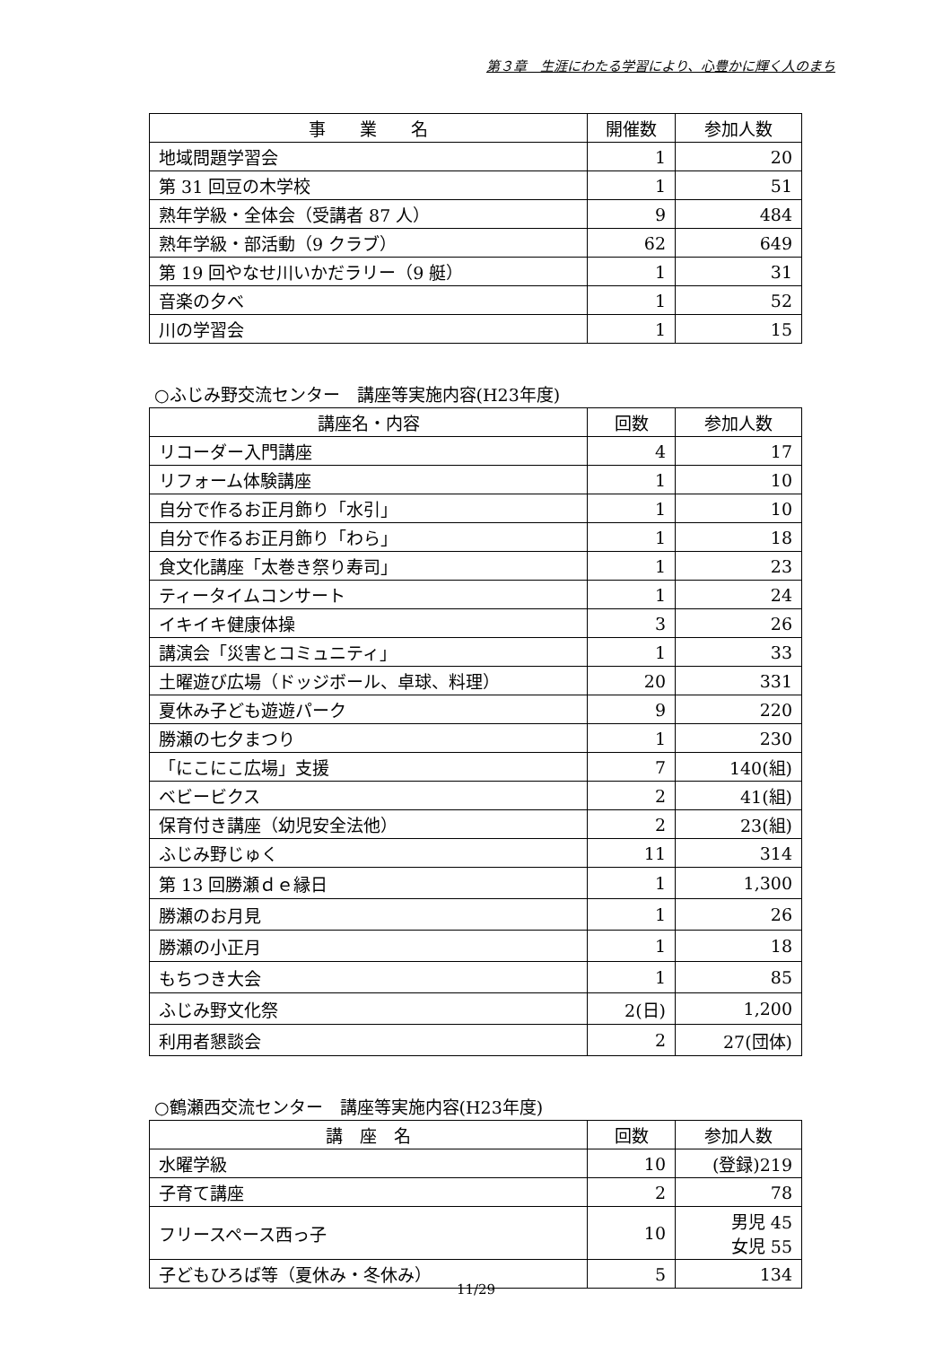第３章　生涯にわたる学習により、心豊かに輝く人のまち
| 事 業 名 | 開催数 | 参加人数 |
| --- | --- | --- |
| 地域問題学習会 | 1 | 20 |
| 第 31 回豆の木学校 | 1 | 51 |
| 熟年学級・全体会（受講者 87 人） | 9 | 484 |
| 熟年学級・部活動（9 クラブ） | 62 | 649 |
| 第 19 回やなせ川いかだラリー（9 艇） | 1 | 31 |
| 音楽の夕べ | 1 | 52 |
| 川の学習会 | 1 | 15 |
○ふじみ野交流センター　講座等実施内容(H23年度)
| 講座名・内容 | 回数 | 参加人数 |
| --- | --- | --- |
| リコーダー入門講座 | 4 | 17 |
| リフォーム体験講座 | 1 | 10 |
| 自分で作るお正月飾り「水引」 | 1 | 10 |
| 自分で作るお正月飾り「わら」 | 1 | 18 |
| 食文化講座「太巻き祭り寿司」 | 1 | 23 |
| ティータイムコンサート | 1 | 24 |
| イキイキ健康体操 | 3 | 26 |
| 講演会「災害とコミュニティ」 | 1 | 33 |
| 土曜遊び広場（ドッジボール、卓球、料理） | 20 | 331 |
| 夏休み子ども遊遊パーク | 9 | 220 |
| 勝瀬の七夕まつり | 1 | 230 |
| 「にこにこ広場」支援 | 7 | 140(組) |
| ベビービクス | 2 | 41(組) |
| 保育付き講座（幼児安全法他） | 2 | 23(組) |
| ふじみ野じゅく | 11 | 314 |
| 第 13 回勝瀬ｄｅ縁日 | 1 | 1,300 |
| 勝瀬のお月見 | 1 | 26 |
| 勝瀬の小正月 | 1 | 18 |
| もちつき大会 | 1 | 85 |
| ふじみ野文化祭 | 2(日) | 1,200 |
| 利用者懇談会 | 2 | 27(団体) |
○鶴瀬西交流センター　講座等実施内容(H23年度)
| 講 座 名 | 回数 | 参加人数 |
| --- | --- | --- |
| 水曜学級 | 10 | (登録)219 |
| 子育て講座 | 2 | 78 |
| フリースペース西っ子 | 10 | 男児 45 女児 55 |
| 子どもひろば等（夏休み・冬休み） | 5 | 134 |
11/29